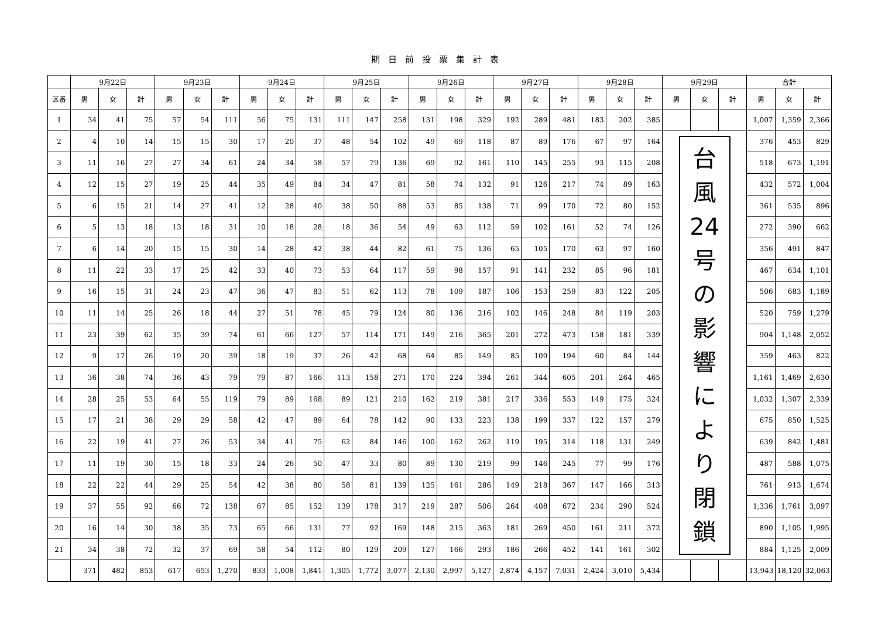期日前投票集計表
| | 9月22日 | | | 9月23日 | | | 9月24日 | | | 9月25日 | | | 9月26日 | | | 9月27日 | | | 9月28日 | | | 9月29日 | | | 合計 | | |
| --- | --- | --- | --- | --- | --- | --- | --- | --- | --- | --- | --- | --- | --- | --- | --- | --- | --- | --- | --- | --- | --- | --- | --- | --- | --- | --- | --- |
| 区番 | 男 | 女 | 計 | 男 | 女 | 計 | 男 | 女 | 計 | 男 | 女 | 計 | 男 | 女 | 計 | 男 | 女 | 計 | 男 | 女 | 計 | 男 | 女 | 計 | 男 | 女 | 計 |
| 1 | 34 | 41 | 75 | 57 | 54 | 111 | 56 | 75 | 131 | 111 | 147 | 258 | 131 | 198 | 329 | 192 | 289 | 481 | 183 | 202 | 385 | | | | 1,007 | 1,359 | 2,366 |
| 2 | 4 | 10 | 14 | 15 | 15 | 30 | 17 | 20 | 37 | 48 | 54 | 102 | 49 | 69 | 118 | 87 | 89 | 176 | 67 | 97 | 164 | 台 風 24 号 の 影 響 に よ り 閉 鎖 | | | 376 | 453 | 829 |
| 3 | 11 | 16 | 27 | 27 | 34 | 61 | 24 | 34 | 58 | 57 | 79 | 136 | 69 | 92 | 161 | 110 | 145 | 255 | 93 | 115 | 208 | | | | 518 | 673 | 1,191 |
| 4 | 12 | 15 | 27 | 19 | 25 | 44 | 35 | 49 | 84 | 34 | 47 | 81 | 58 | 74 | 132 | 91 | 126 | 217 | 74 | 89 | 163 | | | | 432 | 572 | 1,004 |
| 5 | 6 | 15 | 21 | 14 | 27 | 41 | 12 | 28 | 40 | 38 | 50 | 88 | 53 | 85 | 138 | 71 | 99 | 170 | 72 | 80 | 152 | | | | 361 | 535 | 896 |
| 6 | 5 | 13 | 18 | 13 | 18 | 31 | 10 | 18 | 28 | 18 | 36 | 54 | 49 | 63 | 112 | 59 | 102 | 161 | 52 | 74 | 126 | | | | 272 | 390 | 662 |
| 7 | 6 | 14 | 20 | 15 | 15 | 30 | 14 | 28 | 42 | 38 | 44 | 82 | 61 | 75 | 136 | 65 | 105 | 170 | 63 | 97 | 160 | | | | 356 | 491 | 847 |
| 8 | 11 | 22 | 33 | 17 | 25 | 42 | 33 | 40 | 73 | 53 | 64 | 117 | 59 | 98 | 157 | 91 | 141 | 232 | 85 | 96 | 181 | | | | 467 | 634 | 1,101 |
| 9 | 16 | 15 | 31 | 24 | 23 | 47 | 36 | 47 | 83 | 51 | 62 | 113 | 78 | 109 | 187 | 106 | 153 | 259 | 83 | 122 | 205 | | | | 506 | 683 | 1,189 |
| 10 | 11 | 14 | 25 | 26 | 18 | 44 | 27 | 51 | 78 | 45 | 79 | 124 | 80 | 136 | 216 | 102 | 146 | 248 | 84 | 119 | 203 | | | | 520 | 759 | 1,279 |
| 11 | 23 | 39 | 62 | 35 | 39 | 74 | 61 | 66 | 127 | 57 | 114 | 171 | 149 | 216 | 365 | 201 | 272 | 473 | 158 | 181 | 339 | | | | 904 | 1,148 | 2,052 |
| 12 | 9 | 17 | 26 | 19 | 20 | 39 | 18 | 19 | 37 | 26 | 42 | 68 | 64 | 85 | 149 | 85 | 109 | 194 | 60 | 84 | 144 | | | | 359 | 463 | 822 |
| 13 | 36 | 38 | 74 | 36 | 43 | 79 | 79 | 87 | 166 | 113 | 158 | 271 | 170 | 224 | 394 | 261 | 344 | 605 | 201 | 264 | 465 | | | | 1,161 | 1,469 | 2,630 |
| 14 | 28 | 25 | 53 | 64 | 55 | 119 | 79 | 89 | 168 | 89 | 121 | 210 | 162 | 219 | 381 | 217 | 336 | 553 | 149 | 175 | 324 | | | | 1,032 | 1,307 | 2,339 |
| 15 | 17 | 21 | 38 | 29 | 29 | 58 | 42 | 47 | 89 | 64 | 78 | 142 | 90 | 133 | 223 | 138 | 199 | 337 | 122 | 157 | 279 | | | | 675 | 850 | 1,525 |
| 16 | 22 | 19 | 41 | 27 | 26 | 53 | 34 | 41 | 75 | 62 | 84 | 146 | 100 | 162 | 262 | 119 | 195 | 314 | 118 | 131 | 249 | | | | 639 | 842 | 1,481 |
| 17 | 11 | 19 | 30 | 15 | 18 | 33 | 24 | 26 | 50 | 47 | 33 | 80 | 89 | 130 | 219 | 99 | 146 | 245 | 77 | 99 | 176 | | | | 487 | 588 | 1,075 |
| 18 | 22 | 22 | 44 | 29 | 25 | 54 | 42 | 38 | 80 | 58 | 81 | 139 | 125 | 161 | 286 | 149 | 218 | 367 | 147 | 166 | 313 | | | | 761 | 913 | 1,674 |
| 19 | 37 | 55 | 92 | 66 | 72 | 138 | 67 | 85 | 152 | 139 | 178 | 317 | 219 | 287 | 506 | 264 | 408 | 672 | 234 | 290 | 524 | | | | 1,336 | 1,761 | 3,097 |
| 20 | 16 | 14 | 30 | 38 | 35 | 73 | 65 | 66 | 131 | 77 | 92 | 169 | 148 | 215 | 363 | 181 | 269 | 450 | 161 | 211 | 372 | | | | 890 | 1,105 | 1,995 |
| 21 | 34 | 38 | 72 | 32 | 37 | 69 | 58 | 54 | 112 | 80 | 129 | 209 | 127 | 166 | 293 | 186 | 266 | 452 | 141 | 161 | 302 | | | | 884 | 1,125 | 2,009 |
| | 371 | 482 | 853 | 617 | 653 | 1,270 | 833 | 1,008 | 1,841 | 1,305 | 1,772 | 3,077 | 2,130 | 2,997 | 5,127 | 2,874 | 4,157 | 7,031 | 2,424 | 3,010 | 5,434 | | | | 13,943 | 18,120 | 32,063 |